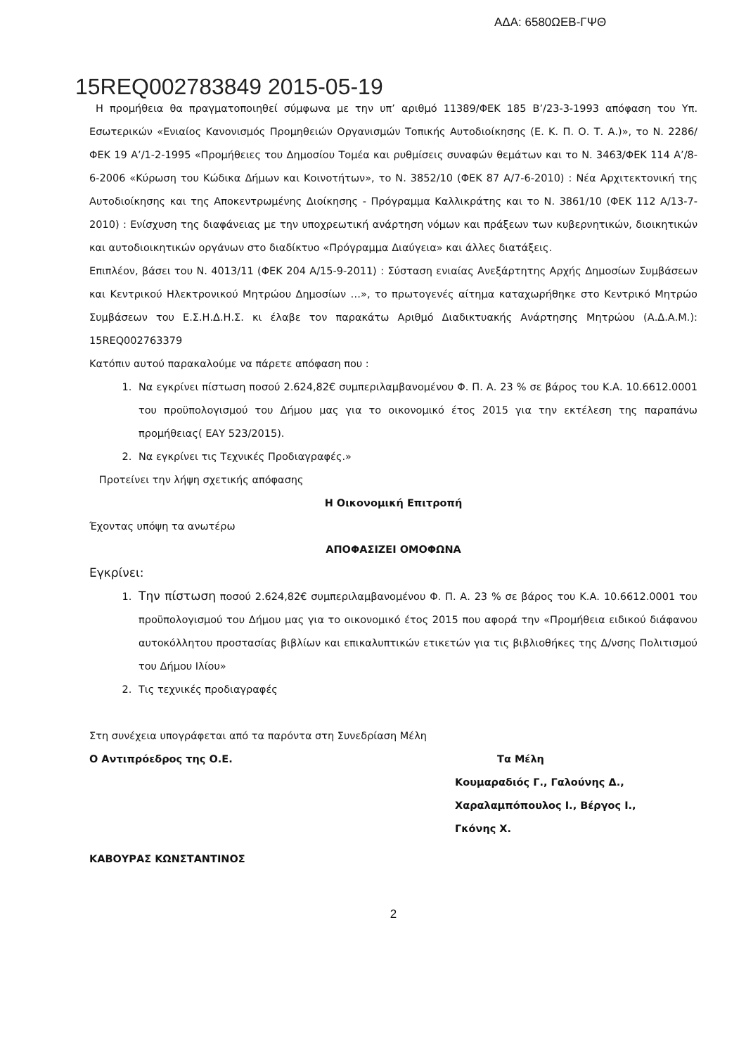ΑΔΑ: 6580ΩΕΒ-ΓΨΘ
15REQ002783849 2015-05-19
Η προμήθεια θα πραγματοποιηθεί σύμφωνα με την υπ’ αριθμό 11389/ΦΕΚ 185 Β’/23-3-1993 απόφαση του Υπ. Εσωτερικών «Ενιαίος Κανονισμός Προμηθειών Οργανισμών Τοπικής Αυτοδιοίκησης (Ε. Κ. Π. Ο. Τ. Α.)», το Ν. 2286/ΦΕΚ 19 Α’/1-2-1995 «Προμήθειες του Δημοσίου Τομέα και ρυθμίσεις συναφών θεμάτων και το Ν. 3463/ΦΕΚ 114 Α’/8-6-2006 «Κύρωση του Κώδικα Δήμων και Κοινοτήτων», το Ν. 3852/10 (ΦΕΚ 87 Α/7-6-2010) : Νέα Αρχιτεκτονική της Αυτοδιοίκησης και της Αποκεντρωμένης Διοίκησης - Πρόγραμμα Καλλικράτης και το Ν. 3861/10 (ΦΕΚ 112 Α/13-7-2010) : Ενίσχυση της διαφάνειας με την υποχρεωτική ανάρτηση νόμων και πράξεων των κυβερνητικών, διοικητικών και αυτοδιοικητικών οργάνων στο διαδίκτυο «Πρόγραμμα Διαύγεια» και άλλες διατάξεις.
Επιπλέον, βάσει του Ν. 4013/11 (ΦΕΚ 204 Α/15-9-2011) : Σύσταση ενιαίας Ανεξάρτητης Αρχής Δημοσίων Συμβάσεων και Κεντρικού Ηλεκτρονικού Μητρώου Δημοσίων …», το πρωτογενές αίτημα καταχωρήθηκε στο Κεντρικό Μητρώο Συμβάσεων του Ε.Σ.Η.Δ.Η.Σ. κι έλαβε τον παρακάτω Αριθμό Διαδικτυακής Ανάρτησης Μητρώου (Α.Δ.Α.Μ.): 15REQ002763379
Κατόπιν αυτού παρακαλούμε να πάρετε απόφαση που :
1. Να εγκρίνει πίστωση ποσού 2.624,82€ συμπεριλαμβανομένου Φ. Π. Α. 23 % σε βάρος του Κ.Α. 10.6612.0001 του προϋπολογισμού του Δήμου μας για το οικονομικό έτος 2015 για την εκτέλεση της παραπάνω προμήθειας( ΕΑΥ 523/2015).
2. Να εγκρίνει τις Τεχνικές Προδιαγραφές.»
Προτείνει την λήψη σχετικής απόφασης
Η Οικονομική Επιτροπή
Έχοντας υπόψη τα ανωτέρω
ΑΠΟΦΑΣΙΖΕΙ ΟΜΟΦΩΝΑ
Εγκρίνει:
1. Την πίστωση ποσού 2.624,82€ συμπεριλαμβανομένου Φ. Π. Α. 23 % σε βάρος του Κ.Α. 10.6612.0001 του προϋπολογισμού του Δήμου μας για το οικονομικό έτος 2015 που αφορά την «Προμήθεια ειδικού διάφανου αυτοκόλλητου προστασίας βιβλίων και επικαλυπτικών ετικετών για τις βιβλιοθήκες της Δ/νσης Πολιτισμού του Δήμου Ιλίου»
2. Τις τεχνικές προδιαγραφές
Στη συνέχεια υπογράφεται από τα παρόντα στη Συνεδρίαση Μέλη
Ο Αντιπρόεδρος της Ο.Ε. Τα Μέλη
Κουμαραδιός Γ., Γαλούνης Δ.,
Χαραλαμπόπουλος Ι., Βέργος Ι.,
Γκόνης Χ.
ΚΑΒΟΥΡΑΣ ΚΩΝΣΤΑΝΤΙΝΟΣ
2